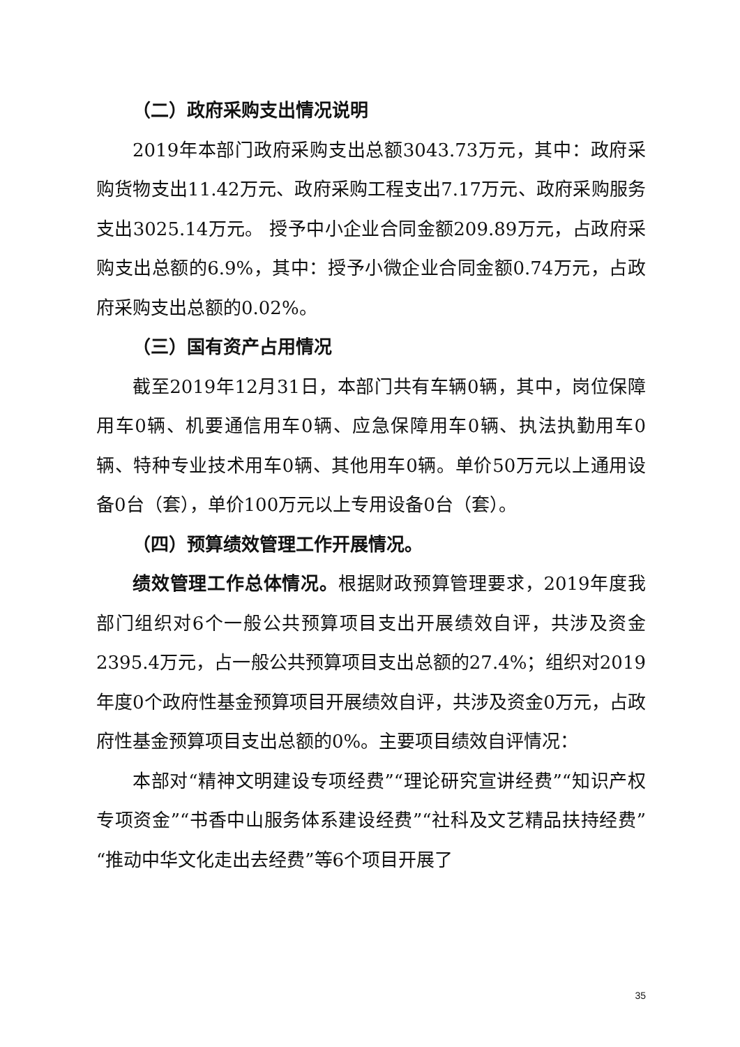（二）政府采购支出情况说明
2019年本部门政府采购支出总额3043.73万元，其中：政府采购货物支出11.42万元、政府采购工程支出7.17万元、政府采购服务支出3025.14万元。 授予中小企业合同金额209.89万元，占政府采购支出总额的6.9%，其中：授予小微企业合同金额0.74万元，占政府采购支出总额的0.02%。
（三）国有资产占用情况
截至2019年12月31日，本部门共有车辆0辆，其中，岗位保障用车0辆、机要通信用车0辆、应急保障用车0辆、执法执勤用车0辆、特种专业技术用车0辆、其他用车0辆。单价50万元以上通用设备0台（套），单价100万元以上专用设备0台（套）。
（四）预算绩效管理工作开展情况。
绩效管理工作总体情况。根据财政预算管理要求，2019年度我部门组织对6个一般公共预算项目支出开展绩效自评，共涉及资金2395.4万元，占一般公共预算项目支出总额的27.4%；组织对2019年度0个政府性基金预算项目开展绩效自评，共涉及资金0万元，占政府性基金预算项目支出总额的0%。主要项目绩效自评情况：
本部对“精神文明建设专项经费”“理论研究宣讲经费”“知识产权专项资金”“书香中山服务体系建设经费”“社科及文艺精品扶持经费”“推动中华文化走出去经费”等6个项目开展了
35